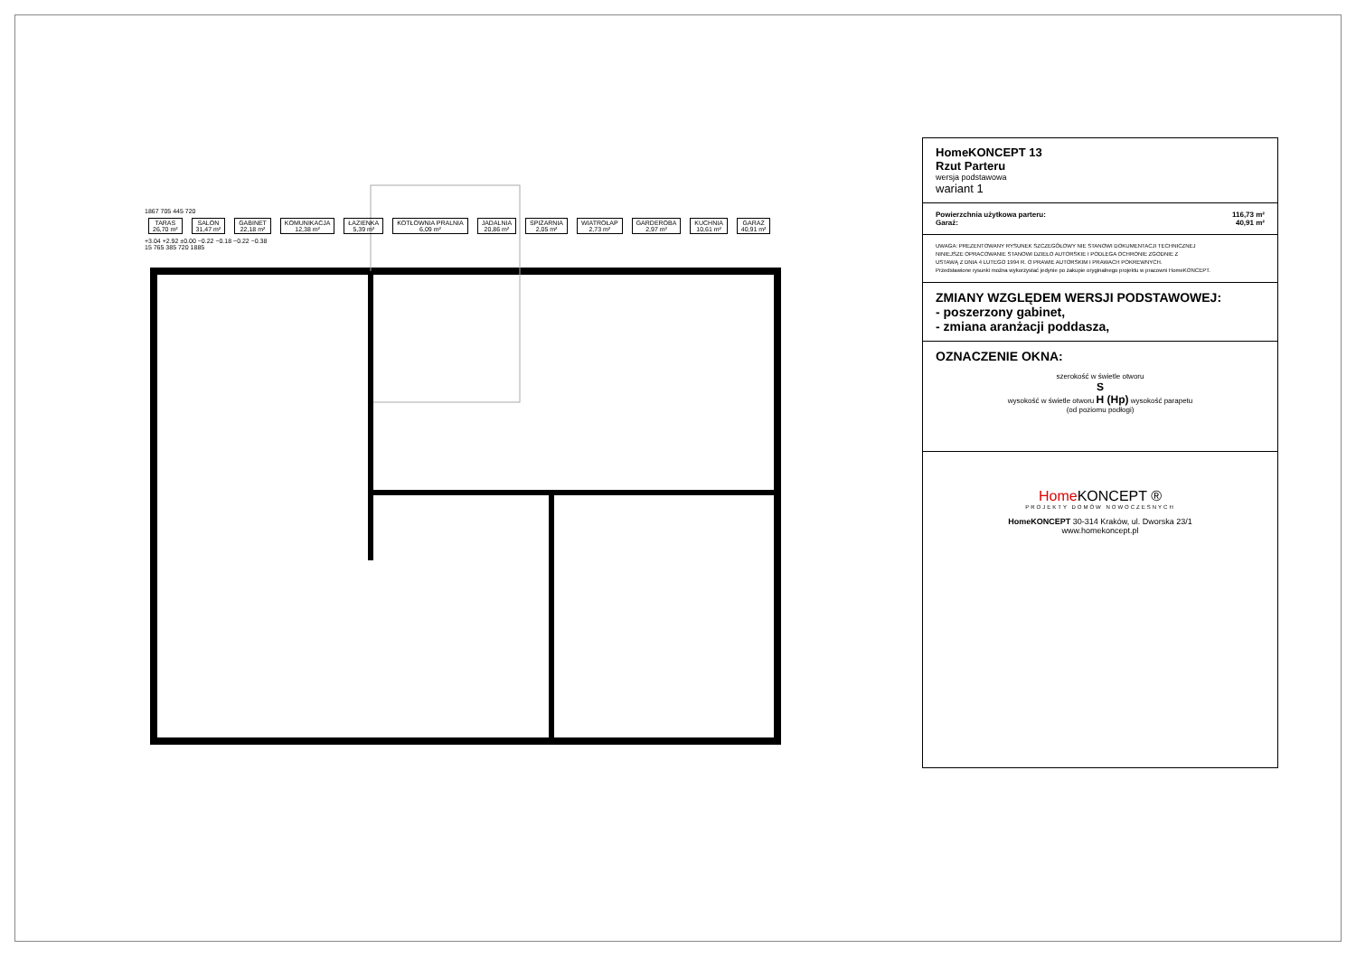1867 705 445 720
TARAS
26,70 m² SALON
31,47 m² GABINET
22,18 m² KOMUNIKACJA
12,38 m² ŁAZIENKA
5,39 m² KOTŁOWNIA PRALNIA
6,09 m² JADALNIA
20,86 m² SPIŻARNIA
2,05 m² WIATROŁAP
2,73 m² GARDEROBA
2,97 m² KUCHNIA
10,61 m² GARAŻ
40,91 m²
+3.04 +2.92 ±0.00 −0.22 −0.18 −0.22 −0.38
15 765 385 720 1885
HomeKONCEPT 13
Rzut Parteru
wersja podstawowa
wariant 1
Powierzchnia użytkowa parteru: 116,73 m²
Garaż: 40,91 m²
UWAGA: PREZENTOWANY RYSUNEK SZCZEGÓŁOWY NIE STANOWI DOKUMENTACJI TECHNICZNEJ
NINIEJSZE OPRACOWANIE STANOWI DZIEŁO AUTORSKIE I PODLEGA OCHRONIE ZGODNIE Z
USTAWĄ Z DNIA 4 LUTEGO 1994 R. O PRAWIE AUTORSKIM I PRAWACH POKREWNYCH.
Przedstawione rysunki można wykorzystać jedynie po zakupie oryginalnego projektu w pracowni HomeKONCEPT.
ZMIANY WZGLĘDEM WERSJI PODSTAWOWEJ:
- poszerzony gabinet,
- zmiana aranżacji poddasza,
OZNACZENIE OKNA:
szerokość w świetle otworu
S
wysokość w świetle otworu H (Hp) wysokość parapetu
(od poziomu podłogi)
Home KONCEPT ®
PROJEKTY DOMÓW NOWOCZESNYCH
HomeKONCEPT 30-314 Kraków, ul. Dworska 23/1
www.homekoncept.pl